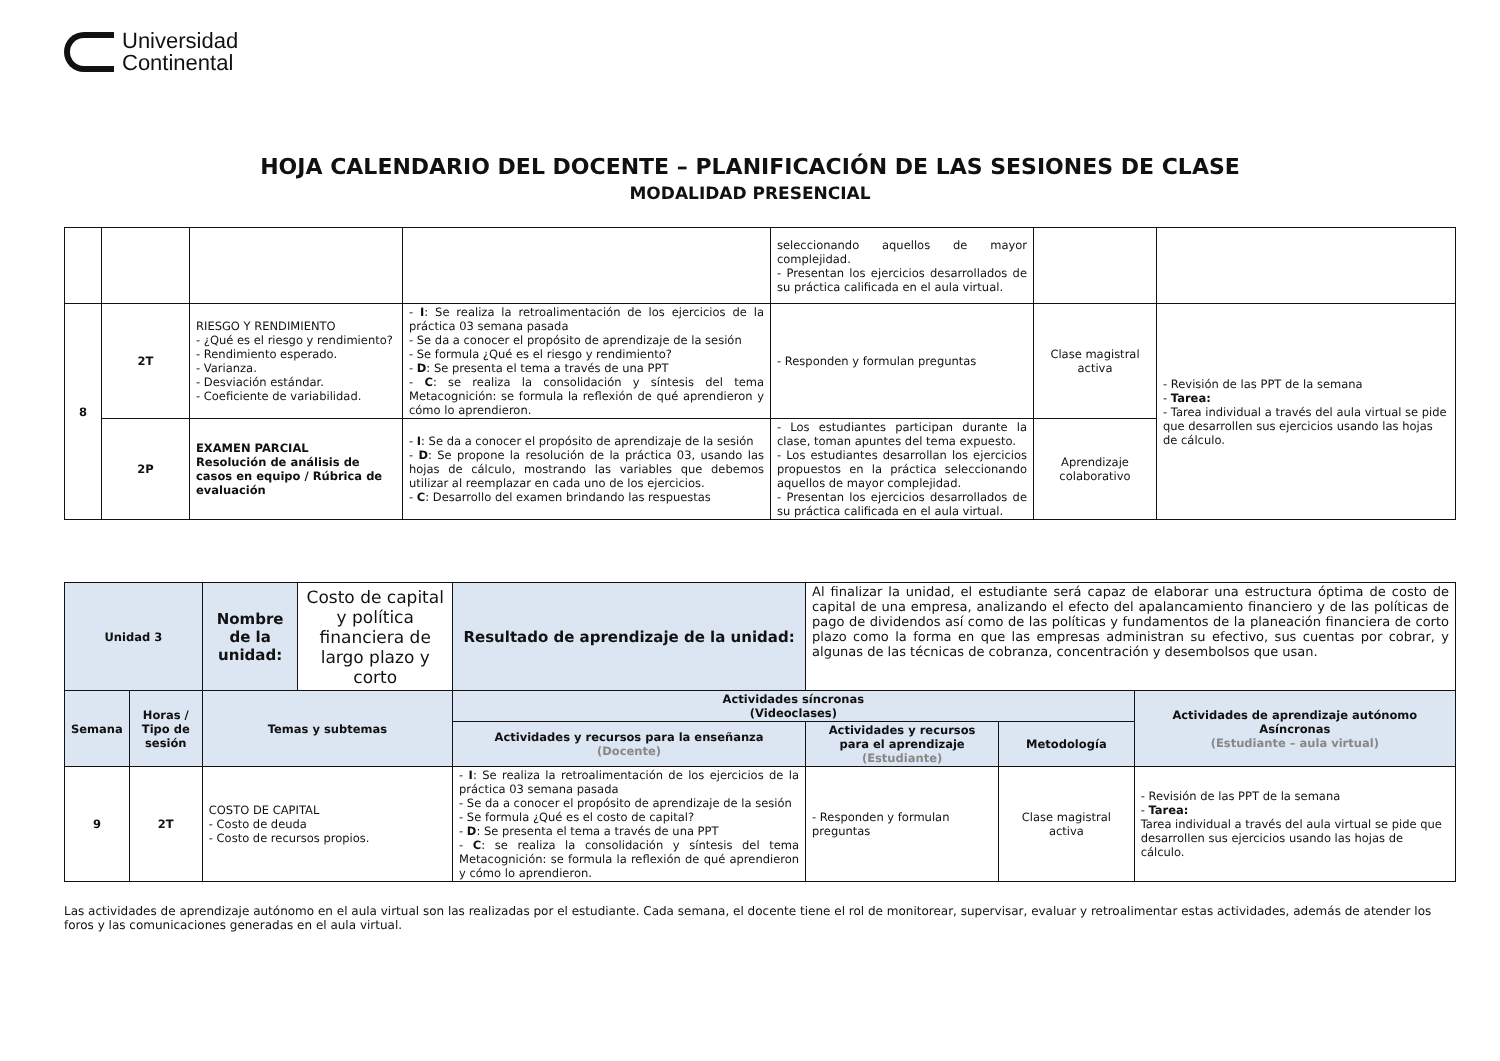Universidad
Continental
HOJA CALENDARIO DEL DOCENTE – PLANIFICACIÓN DE LAS SESIONES DE CLASE
MODALIDAD PRESENCIAL
| | | | | seleccionando aquellos de mayor complejidad. - Presentan los ejercicios desarrollados de su práctica calificada en el aula virtual. | | |
| 8 | 2T | RIESGO Y RENDIMIENTO - ¿Qué es el riesgo y rendimiento? - Rendimiento esperado. - Varianza. - Desviación estándar. - Coeficiente de variabilidad. | - I : Se realiza la retroalimentación de los ejercicios de la práctica 03 semana pasada - Se da a conocer el propósito de aprendizaje de la sesión - Se formula ¿Qué es el riesgo y rendimiento? - D : Se presenta el tema a través de una PPT - C : se realiza la consolidación y síntesis del tema Metacognición: se formula la reflexión de qué aprendieron y cómo lo aprendieron. | - Responden y formulan preguntas | Clase magistral activa | - Revisión de las PPT de la semana - Tarea: - Tarea individual a través del aula virtual se pide que desarrollen sus ejercicios usando las hojas de cálculo. |
| | 2P | EXAMEN PARCIAL Resolución de análisis de casos en equipo / Rúbrica de evaluación | - I : Se da a conocer el propósito de aprendizaje de la sesión - D : Se propone la resolución de la práctica 03, usando las hojas de cálculo, mostrando las variables que debemos utilizar al reemplazar en cada uno de los ejercicios. - C : Desarrollo del examen brindando las respuestas | - Los estudiantes participan durante la clase, toman apuntes del tema expuesto. - Los estudiantes desarrollan los ejercicios propuestos en la práctica seleccionando aquellos de mayor complejidad. - Presentan los ejercicios desarrollados de su práctica calificada en el aula virtual. | Aprendizaje colaborativo | |
| Unidad 3 | | Nombre de la unidad: | Costo de capital y política financiera de largo plazo y corto | Resultado de aprendizaje de la unidad: | Al finalizar la unidad, el estudiante será capaz de elaborar una estructura óptima de costo de capital de una empresa, analizando el efecto del apalancamiento financiero y de las políticas de pago de dividendos así como de las políticas y fundamentos de la planeación financiera de corto plazo como la forma en que las empresas administran su efectivo, sus cuentas por cobrar, y algunas de las técnicas de cobranza, concentración y desembolsos que usan. | | |
| Semana | Horas / Tipo de sesión | Temas y subtemas | | Actividades síncronas (Videoclases) | | | Actividades de aprendizaje autónomo Asíncronas (Estudiante – aula virtual) |
| | | | | Actividades y recursos para la enseñanza (Docente) | Actividades y recursos para el aprendizaje (Estudiante) | Metodología | |
| 9 | 2T | COSTO DE CAPITAL - Costo de deuda - Costo de recursos propios. | | - I : Se realiza la retroalimentación de los ejercicios de la práctica 03 semana pasada - Se da a conocer el propósito de aprendizaje de la sesión - Se formula ¿Qué es el costo de capital? - D : Se presenta el tema a través de una PPT - C : se realiza la consolidación y síntesis del tema Metacognición: se formula la reflexión de qué aprendieron y cómo lo aprendieron. | - Responden y formulan preguntas | Clase magistral activa | - Revisión de las PPT de la semana - Tarea: Tarea individual a través del aula virtual se pide que desarrollen sus ejercicios usando las hojas de cálculo. |
Las actividades de aprendizaje autónomo en el aula virtual son las realizadas por el estudiante. Cada semana, el docente tiene el rol de monitorear, supervisar, evaluar y retroalimentar estas actividades, además de atender los foros y las comunicaciones generadas en el aula virtual.